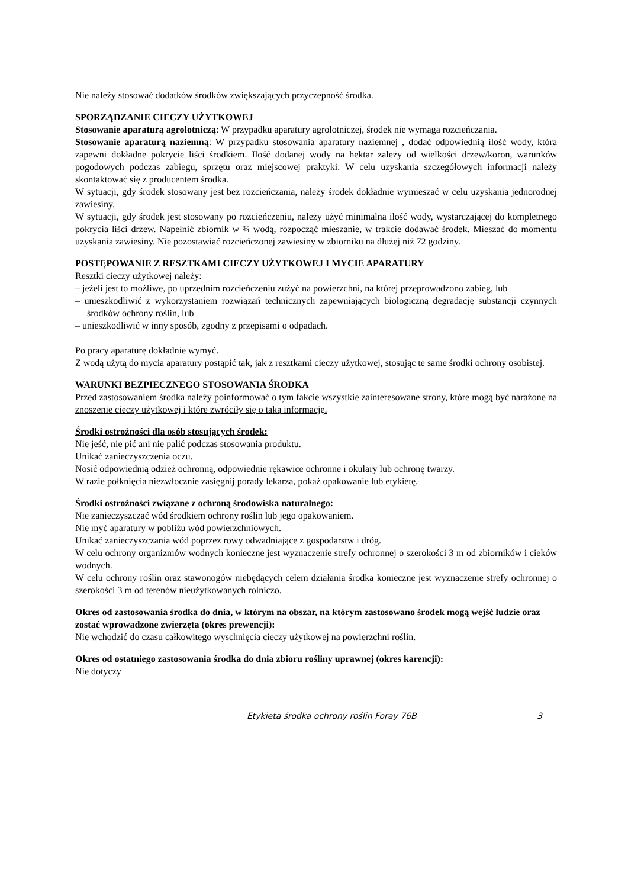Nie należy stosować dodatków środków zwiększających przyczepność środka.
SPORZĄDZANIE CIECZY UŻYTKOWEJ
Stosowanie aparaturą agrolotniczą: W przypadku aparatury agrolotniczej, środek nie wymaga rozcieńczania.
Stosowanie aparaturą naziemną: W przypadku stosowania aparatury naziemnej , dodać odpowiednią ilość wody, która zapewni dokładne pokrycie liści środkiem. Ilość dodanej wody na hektar zależy od wielkości drzew/koron, warunków pogodowych podczas zabiegu, sprzętu oraz miejscowej praktyki. W celu uzyskania szczegółowych informacji należy skontaktować się z producentem środka.
W sytuacji, gdy środek stosowany jest bez rozcieńczania, należy środek dokładnie wymieszać w celu uzyskania jednorodnej zawiesiny.
W sytuacji, gdy środek jest stosowany po rozcieńczeniu, należy użyć minimalna ilość wody, wystarczającej do kompletnego pokrycia liści drzew. Napełnić zbiornik w ¾ wodą, rozpocząć mieszanie, w trakcie dodawać środek. Mieszać do momentu uzyskania zawiesiny. Nie pozostawiać rozcieńczonej zawiesiny w zbiorniku na dłużej niż 72 godziny.
POSTĘPOWANIE Z RESZTKAMI CIECZY UŻYTKOWEJ I MYCIE APARATURY
Resztki cieczy użytkowej należy:
– jeżeli jest to możliwe, po uprzednim rozcieńczeniu zużyć na powierzchni, na której przeprowadzono zabieg, lub
– unieszkodliwić z wykorzystaniem rozwiązań technicznych zapewniających biologiczną degradację substancji czynnych środków ochrony roślin, lub
– unieszkodliwić w inny sposób, zgodny z przepisami o odpadach.
Po pracy aparaturę dokładnie wymyć.
Z wodą użytą do mycia aparatury postąpić tak, jak z resztkami cieczy użytkowej, stosując te same środki ochrony osobistej.
WARUNKI BEZPIECZNEGO STOSOWANIA ŚRODKA
Przed zastosowaniem środka należy poinformować o tym fakcie wszystkie zainteresowane strony, które mogą być narażone na znoszenie cieczy użytkowej i które zwróciły się o taką informację.
Środki ostrożności dla osób stosujących środek:
Nie jeść, nie pić ani nie palić podczas stosowania produktu.
Unikać zanieczyszczenia oczu.
Nosić odpowiednią odzież ochronną, odpowiednie rękawice ochronne i okulary lub ochronę twarzy.
W razie połknięcia niezwłocznie zasięgnij porady lekarza, pokaż opakowanie lub etykietę.
Środki ostrożności związane z ochroną środowiska naturalnego:
Nie zanieczyszczać wód środkiem ochrony roślin lub jego opakowaniem.
Nie myć aparatury w pobliżu wód powierzchniowych.
Unikać zanieczyszczania wód poprzez rowy odwadniające z gospodarstw i dróg.
W celu ochrony organizmów wodnych konieczne jest wyznaczenie strefy ochronnej o szerokości 3 m od zbiorników i cieków wodnych.
W celu ochrony roślin oraz stawonogów niebędących celem działania środka konieczne jest wyznaczenie strefy ochronnej o szerokości 3 m od terenów nieużytkowanych rolniczo.
Okres od zastosowania środka do dnia, w którym na obszar, na którym zastosowano środek mogą wejść ludzie oraz zostać wprowadzone zwierzęta (okres prewencji):
Nie wchodzić do czasu całkowitego wyschnięcia cieczy użytkowej na powierzchni roślin.
Okres od ostatniego zastosowania środka do dnia zbioru rośliny uprawnej (okres karencji):
Nie dotyczy
Etykieta środka ochrony roślin Foray 76B 3